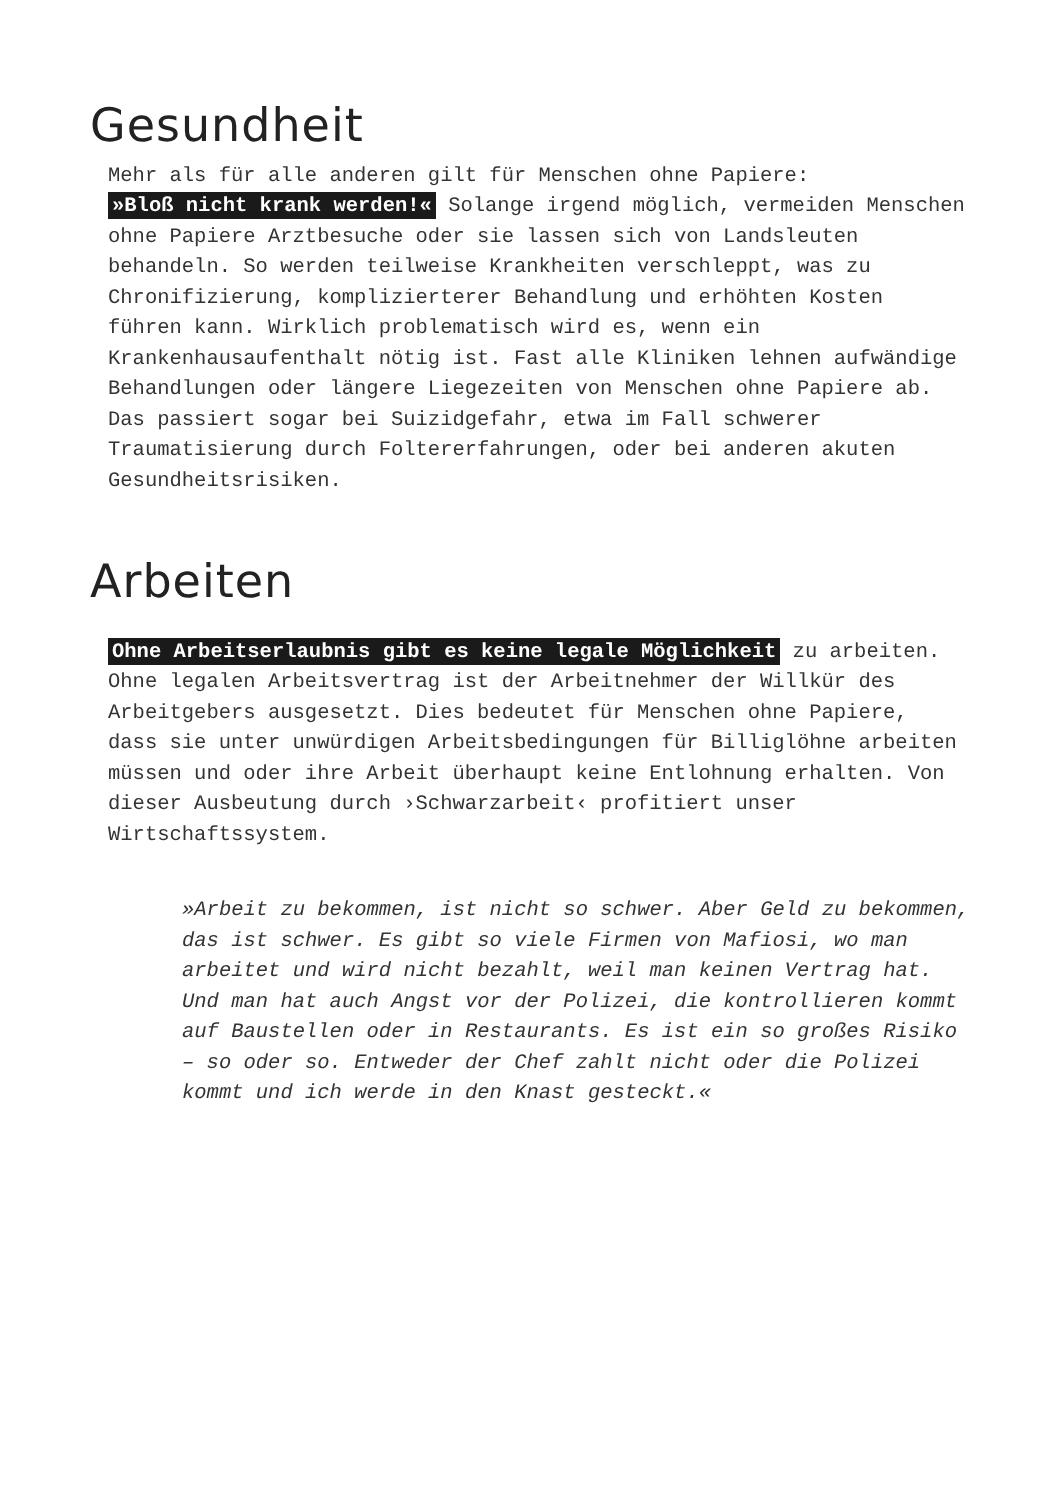Gesundheit
Mehr als für alle anderen gilt für Menschen ohne Papiere:
»Bloß nicht krank werden!« Solange irgend möglich, vermeiden Menschen ohne Papiere Arztbesuche oder sie lassen sich von Landsleuten behandeln. So werden teilweise Krankheiten verschleppt, was zu Chronifizierung, komplizierterer Behandlung und erhöhten Kosten führen kann. Wirklich problematisch wird es, wenn ein Krankenhausaufenthalt nötig ist. Fast alle Kliniken lehnen aufwändige Behandlungen oder längere Liegezeiten von Menschen ohne Papiere ab. Das passiert sogar bei Suizidgefahr, etwa im Fall schwerer Traumatisierung durch Foltererfahrungen, oder bei anderen akuten Gesundheitsrisiken.
Arbeiten
Ohne Arbeitserlaubnis gibt es keine legale Möglichkeit zu arbeiten. Ohne legalen Arbeitsvertrag ist der Arbeitnehmer der Willkür des Arbeitgebers ausgesetzt. Dies bedeutet für Menschen ohne Papiere, dass sie unter unwürdigen Arbeitsbedingungen für Billiglöhne arbeiten müssen und oder ihre Arbeit überhaupt keine Entlohnung erhalten. Von dieser Ausbeutung durch ›Schwarzarbeit‹ profitiert unser Wirtschaftssystem.
»Arbeit zu bekommen, ist nicht so schwer. Aber Geld zu bekommen, das ist schwer. Es gibt so viele Firmen von Mafiosi, wo man arbeitet und wird nicht bezahlt, weil man keinen Vertrag hat. Und man hat auch Angst vor der Polizei, die kontrollieren kommt auf Baustellen oder in Restaurants. Es ist ein so großes Risiko – so oder so. Entweder der Chef zahlt nicht oder die Polizei kommt und ich werde in den Knast gesteckt.«